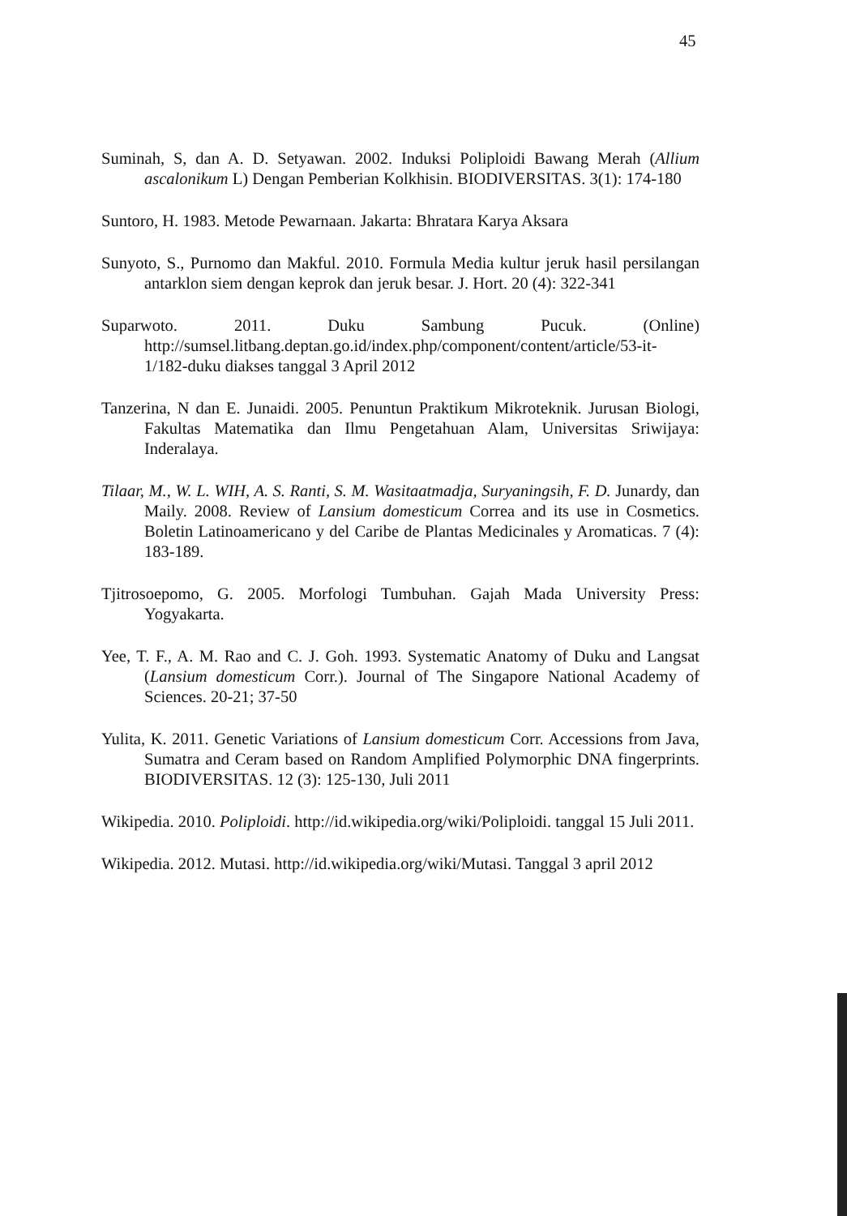45
Suminah, S, dan A. D. Setyawan. 2002. Induksi Poliploidi Bawang Merah (Allium ascalonikum L) Dengan Pemberian Kolkhisin. BIODIVERSITAS. 3(1): 174-180
Suntoro, H. 1983. Metode Pewarnaan. Jakarta: Bhratara Karya Aksara
Sunyoto, S., Purnomo dan Makful. 2010. Formula Media kultur jeruk hasil persilangan antarklon siem dengan keprok dan jeruk besar. J. Hort. 20 (4): 322-341
Suparwoto. 2011. Duku Sambung Pucuk. (Online) http://sumsel.litbang.deptan.go.id/index.php/component/content/article/53-it-1/182-duku diakses tanggal 3 April 2012
Tanzerina, N dan E. Junaidi. 2005. Penuntun Praktikum Mikroteknik. Jurusan Biologi, Fakultas Matematika dan Ilmu Pengetahuan Alam, Universitas Sriwijaya: Inderalaya.
Tilaar, M., W. L. WIH, A. S. Ranti, S. M. Wasitaatmadja, Suryaningsih, F. D. Junardy, dan Maily. 2008. Review of Lansium domesticum Correa and its use in Cosmetics. Boletin Latinoamericano y del Caribe de Plantas Medicinales y Aromaticas. 7 (4): 183-189.
Tjitrosoepomo, G. 2005. Morfologi Tumbuhan. Gajah Mada University Press: Yogyakarta.
Yee, T. F., A. M. Rao and C. J. Goh. 1993. Systematic Anatomy of Duku and Langsat (Lansium domesticum Corr.). Journal of The Singapore National Academy of Sciences. 20-21; 37-50
Yulita, K. 2011. Genetic Variations of Lansium domesticum Corr. Accessions from Java, Sumatra and Ceram based on Random Amplified Polymorphic DNA fingerprints. BIODIVERSITAS. 12 (3): 125-130, Juli 2011
Wikipedia. 2010. Poliploidi. http://id.wikipedia.org/wiki/Poliploidi. tanggal 15 Juli 2011.
Wikipedia. 2012. Mutasi. http://id.wikipedia.org/wiki/Mutasi. Tanggal 3 april 2012